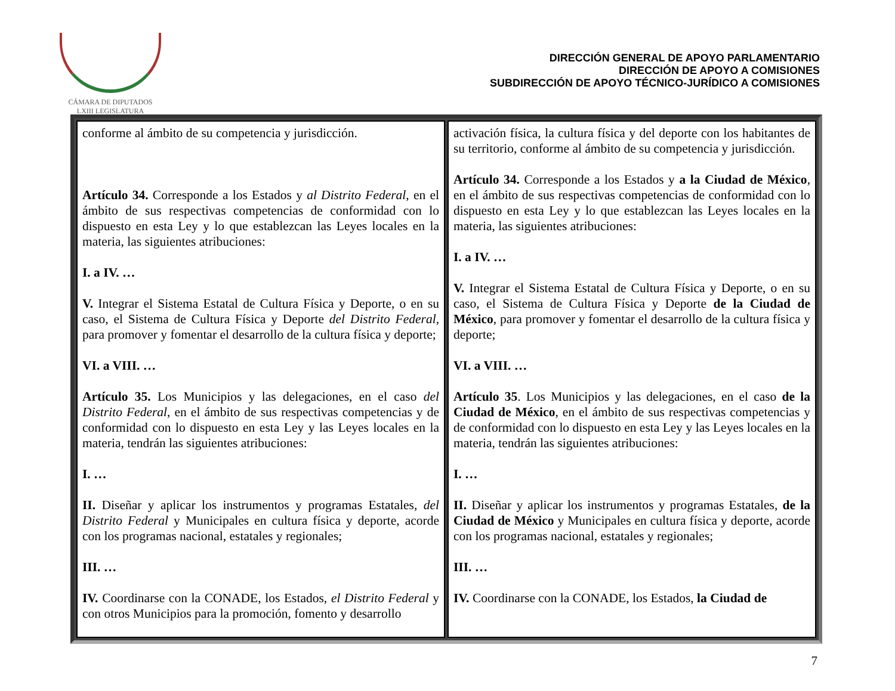CÁMARA DE DIPUTADOS
LXIII LEGISLATURA
DIRECCIÓN GENERAL DE APOYO PARLAMENTARIO
DIRECCIÓN DE APOYO A COMISIONES
SUBDIRECCIÓN DE APOYO TÉCNICO-JURÍDICO A COMISIONES
| conforme al ámbito de su competencia y jurisdicción. Artículo 34. Corresponde a los Estados y al Distrito Federal , en el ámbito de sus respectivas competencias de conformidad con lo dispuesto en esta Ley y lo que establezcan las Leyes locales en la materia, las siguientes atribuciones: I. a IV. … V. Integrar el Sistema Estatal de Cultura Física y Deporte, o en su caso, el Sistema de Cultura Física y Deporte del Distrito Federal , para promover y fomentar el desarrollo de la cultura física y deporte; VI. a VIII. … Artículo 35. Los Municipios y las delegaciones, en el caso del Distrito Federal , en el ámbito de sus respectivas competencias y de conformidad con lo dispuesto en esta Ley y las Leyes locales en la materia, tendrán las siguientes atribuciones: I. … II. Diseñar y aplicar los instrumentos y programas Estatales, del Distrito Federal y Municipales en cultura física y deporte, acorde con los programas nacional, estatales y regionales; III. … IV. Coordinarse con la CONADE, los Estados, el Distrito Federal y con otros Municipios para la promoción, fomento y desarrollo | activación física, la cultura física y del deporte con los habitantes de su territorio, conforme al ámbito de su competencia y jurisdicción. Artículo 34. Corresponde a los Estados y a la Ciudad de México , en el ámbito de sus respectivas competencias de conformidad con lo dispuesto en esta Ley y lo que establezcan las Leyes locales en la materia, las siguientes atribuciones: I. a IV. … V. Integrar el Sistema Estatal de Cultura Física y Deporte, o en su caso, el Sistema de Cultura Física y Deporte de la Ciudad de México , para promover y fomentar el desarrollo de la cultura física y deporte; VI. a VIII. … Artículo 35 . Los Municipios y las delegaciones, en el caso de la Ciudad de México , en el ámbito de sus respectivas competencias y de conformidad con lo dispuesto en esta Ley y las Leyes locales en la materia, tendrán las siguientes atribuciones: I. … II. Diseñar y aplicar los instrumentos y programas Estatales, de la Ciudad de México y Municipales en cultura física y deporte, acorde con los programas nacional, estatales y regionales; III. … IV. Coordinarse con la CONADE, los Estados, la Ciudad de |
7